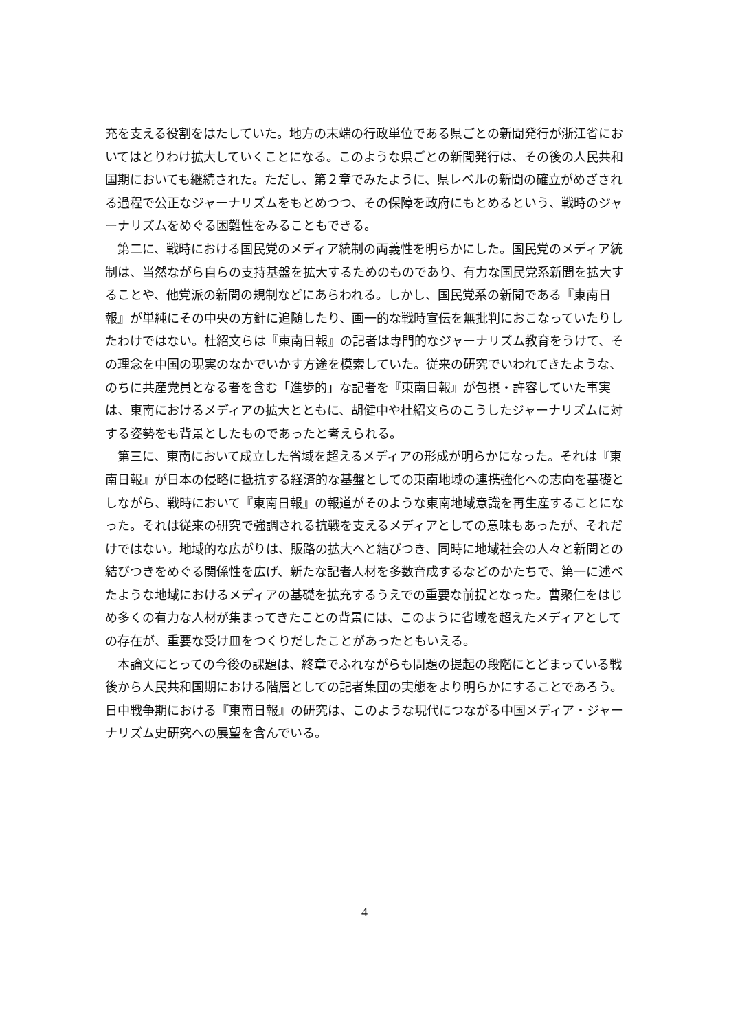充を支える役割をはたしていた。地方の末端の行政単位である県ごとの新聞発行が浙江省においてはとりわけ拡大していくことになる。このような県ごとの新聞発行は、その後の人民共和国期においても継続された。ただし、第２章でみたように、県レベルの新聞の確立がめざされる過程で公正なジャーナリズムをもとめつつ、その保障を政府にもとめるという、戦時のジャーナリズムをめぐる困難性をみることもできる。
第二に、戦時における国民党のメディア統制の両義性を明らかにした。国民党のメディア統制は、当然ながら自らの支持基盤を拡大するためのものであり、有力な国民党系新聞を拡大することや、他党派の新聞の規制などにあらわれる。しかし、国民党系の新聞である『東南日報』が単純にその中央の方針に追随したり、画一的な戦時宣伝を無批判におこなっていたりしたわけではない。杜紹文らは『東南日報』の記者は専門的なジャーナリズム教育をうけて、その理念を中国の現実のなかでいかす方途を模索していた。従来の研究でいわれてきたような、のちに共産党員となる者を含む「進歩的」な記者を『東南日報』が包摂・許容していた事実は、東南におけるメディアの拡大とともに、胡健中や杜紹文らのこうしたジャーナリズムに対する姿勢をも背景としたものであったと考えられる。
第三に、東南において成立した省域を超えるメディアの形成が明らかになった。それは『東南日報』が日本の侵略に抵抗する経済的な基盤としての東南地域の連携強化への志向を基礎としながら、戦時において『東南日報』の報道がそのような東南地域意識を再生産することになった。それは従来の研究で強調される抗戦を支えるメディアとしての意味もあったが、それだけではない。地域的な広がりは、販路の拡大へと結びつき、同時に地域社会の人々と新聞との結びつきをめぐる関係性を広げ、新たな記者人材を多数育成するなどのかたちで、第一に述べたような地域におけるメディアの基礎を拡充するうえでの重要な前提となった。曹聚仁をはじめ多くの有力な人材が集まってきたことの背景には、このように省域を超えたメディアとしての存在が、重要な受け皿をつくりだしたことがあったともいえる。
本論文にとっての今後の課題は、終章でふれながらも問題の提起の段階にとどまっている戦後から人民共和国期における階層としての記者集団の実態をより明らかにすることであろう。日中戦争期における『東南日報』の研究は、このような現代につながる中国メディア・ジャーナリズム史研究への展望を含んでいる。
4